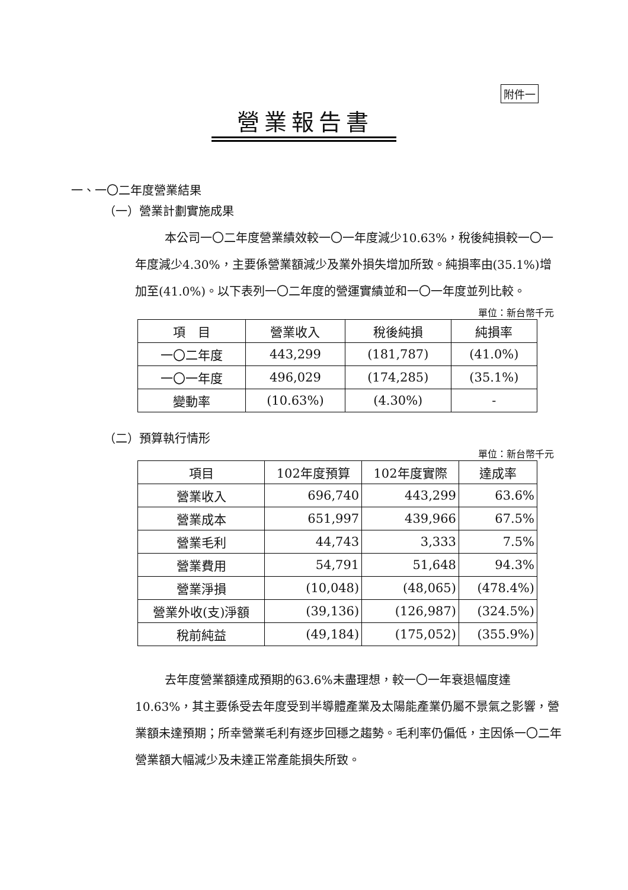附件一
營業報告書
一、一〇二年度營業結果
（一）營業計劃實施成果
本公司一〇二年度營業績效較一〇一年度減少10.63%，稅後純損較一〇一年度減少4.30%，主要係營業額減少及業外損失增加所致。純損率由(35.1%)增加至(41.0%)。以下表列一〇二年度的營運實績並和一〇一年度並列比較。
單位：新台幣千元
| 項 目 | 營業收入 | 稅後純損 | 純損率 |
| --- | --- | --- | --- |
| 一〇二年度 | 443,299 | (181,787) | (41.0%) |
| 一〇一年度 | 496,029 | (174,285) | (35.1%) |
| 變動率 | (10.63%) | (4.30%) | - |
（二）預算執行情形
單位：新台幣千元
| 項目 | 102年度預算 | 102年度實際 | 達成率 |
| --- | --- | --- | --- |
| 營業收入 | 696,740 | 443,299 | 63.6% |
| 營業成本 | 651,997 | 439,966 | 67.5% |
| 營業毛利 | 44,743 | 3,333 | 7.5% |
| 營業費用 | 54,791 | 51,648 | 94.3% |
| 營業淨損 | (10,048) | (48,065) | (478.4%) |
| 營業外收(支)淨額 | (39,136) | (126,987) | (324.5%) |
| 稅前純益 | (49,184) | (175,052) | (355.9%) |
去年度營業額達成預期的63.6%未盡理想，較一〇一年衰退幅度達10.63%，其主要係受去年度受到半導體產業及太陽能產業仍屬不景氣之影響，營業額未達預期；所幸營業毛利有逐步回穩之趨勢。毛利率仍偏低，主因係一〇二年營業額大幅減少及未達正常產能損失所致。